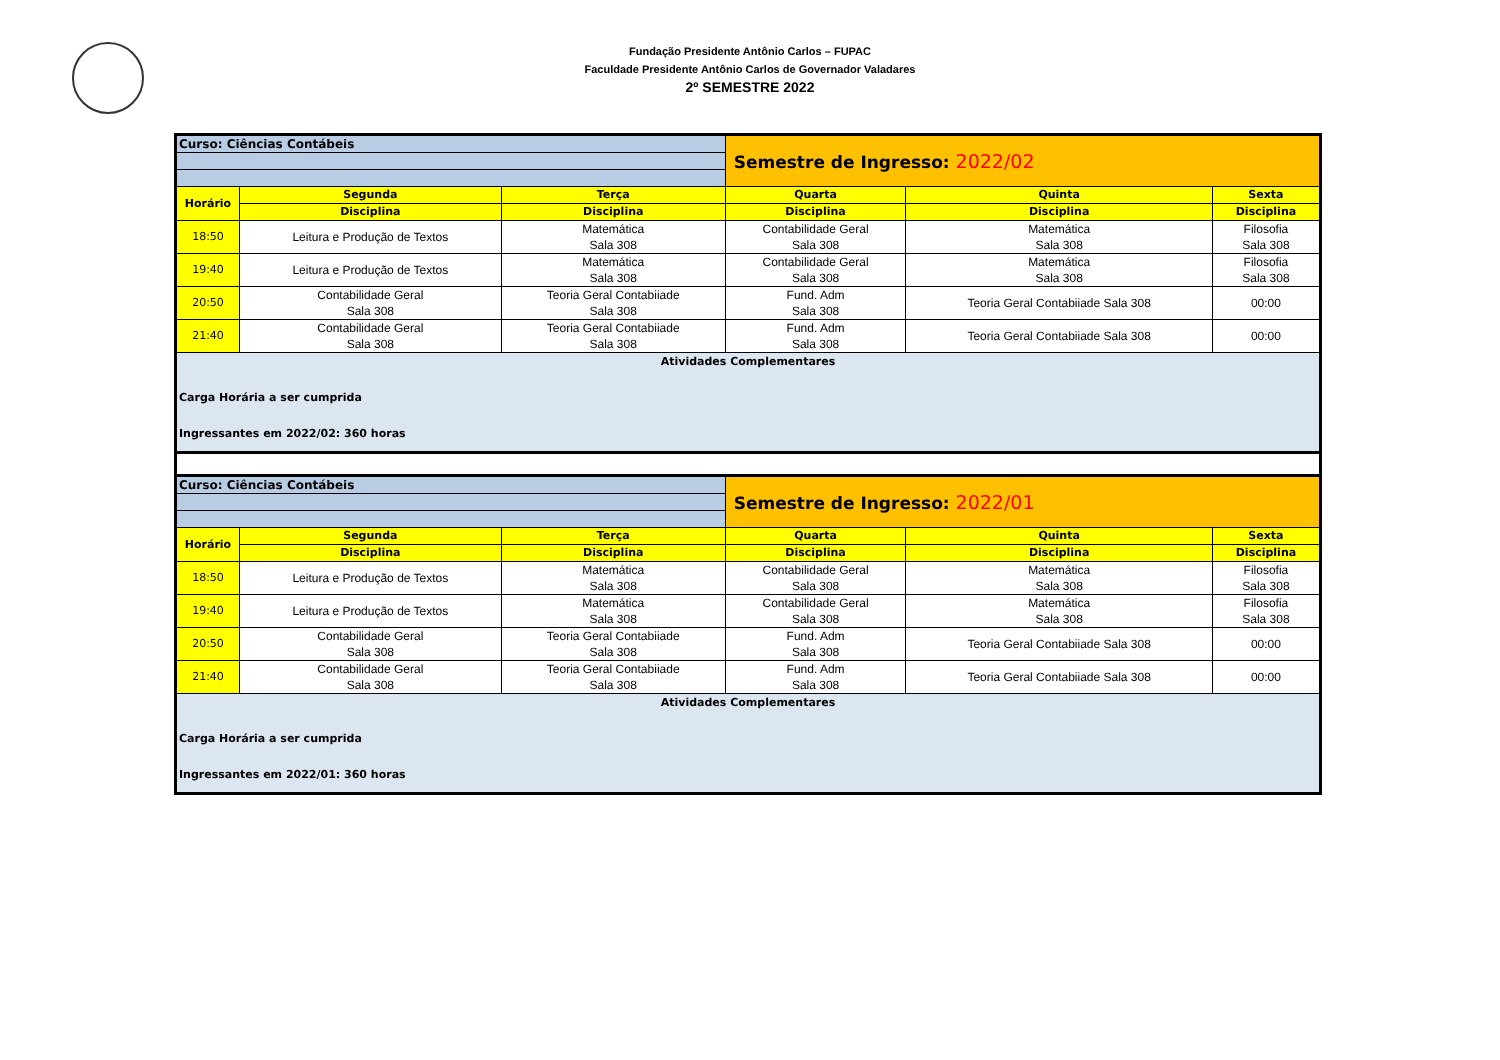Fundação Presidente Antônio Carlos – FUPAC
Faculdade Presidente Antônio Carlos de Governador Valadares
2º SEMESTRE 2022
| Curso: Ciências Contábeis | | | Semestre de Ingresso: 2022/02 | | |
| Horário | Segunda | Terça | Quarta | Quinta | Sexta |
| | Disciplina | Disciplina | Disciplina | Disciplina | Disciplina |
| 18:50 | Leitura e Produção de Textos | Matemática Sala 308 | Contabilidade Geral Sala 308 | Matemática Sala 308 | Filosofia Sala 308 |
| 19:40 | Leitura e Produção de Textos | Matemática Sala 308 | Contabilidade Geral Sala 308 | Matemática Sala 308 | Filosofia Sala 308 |
| 20:50 | Contabilidade Geral Sala 308 | Teoria Geral Contabiiade Sala 308 | Fund. Adm Sala 308 | Teoria Geral Contabiiade Sala 308 | 00:00 |
| 21:40 | Contabilidade Geral Sala 308 | Teoria Geral Contabiiade Sala 308 | Fund. Adm Sala 308 | Teoria Geral Contabiiade Sala 308 | 00:00 |
| Atividades Complementares Carga Horária a ser cumprida Ingressantes em 2022/02: 360 horas | | | | | |
| Curso: Ciências Contábeis | | | Semestre de Ingresso: 2022/01 | | |
| Horário | Segunda | Terça | Quarta | Quinta | Sexta |
| | Disciplina | Disciplina | Disciplina | Disciplina | Disciplina |
| 18:50 | Leitura e Produção de Textos | Matemática Sala 308 | Contabilidade Geral Sala 308 | Matemática Sala 308 | Filosofia Sala 308 |
| 19:40 | Leitura e Produção de Textos | Matemática Sala 308 | Contabilidade Geral Sala 308 | Matemática Sala 308 | Filosofia Sala 308 |
| 20:50 | Contabilidade Geral Sala 308 | Teoria Geral Contabiiade Sala 308 | Fund. Adm Sala 308 | Teoria Geral Contabiiade Sala 308 | 00:00 |
| 21:40 | Contabilidade Geral Sala 308 | Teoria Geral Contabiiade Sala 308 | Fund. Adm Sala 308 | Teoria Geral Contabiiade Sala 308 | 00:00 |
| Atividades Complementares Carga Horária a ser cumprida Ingressantes em 2022/01: 360 horas | | | | | |